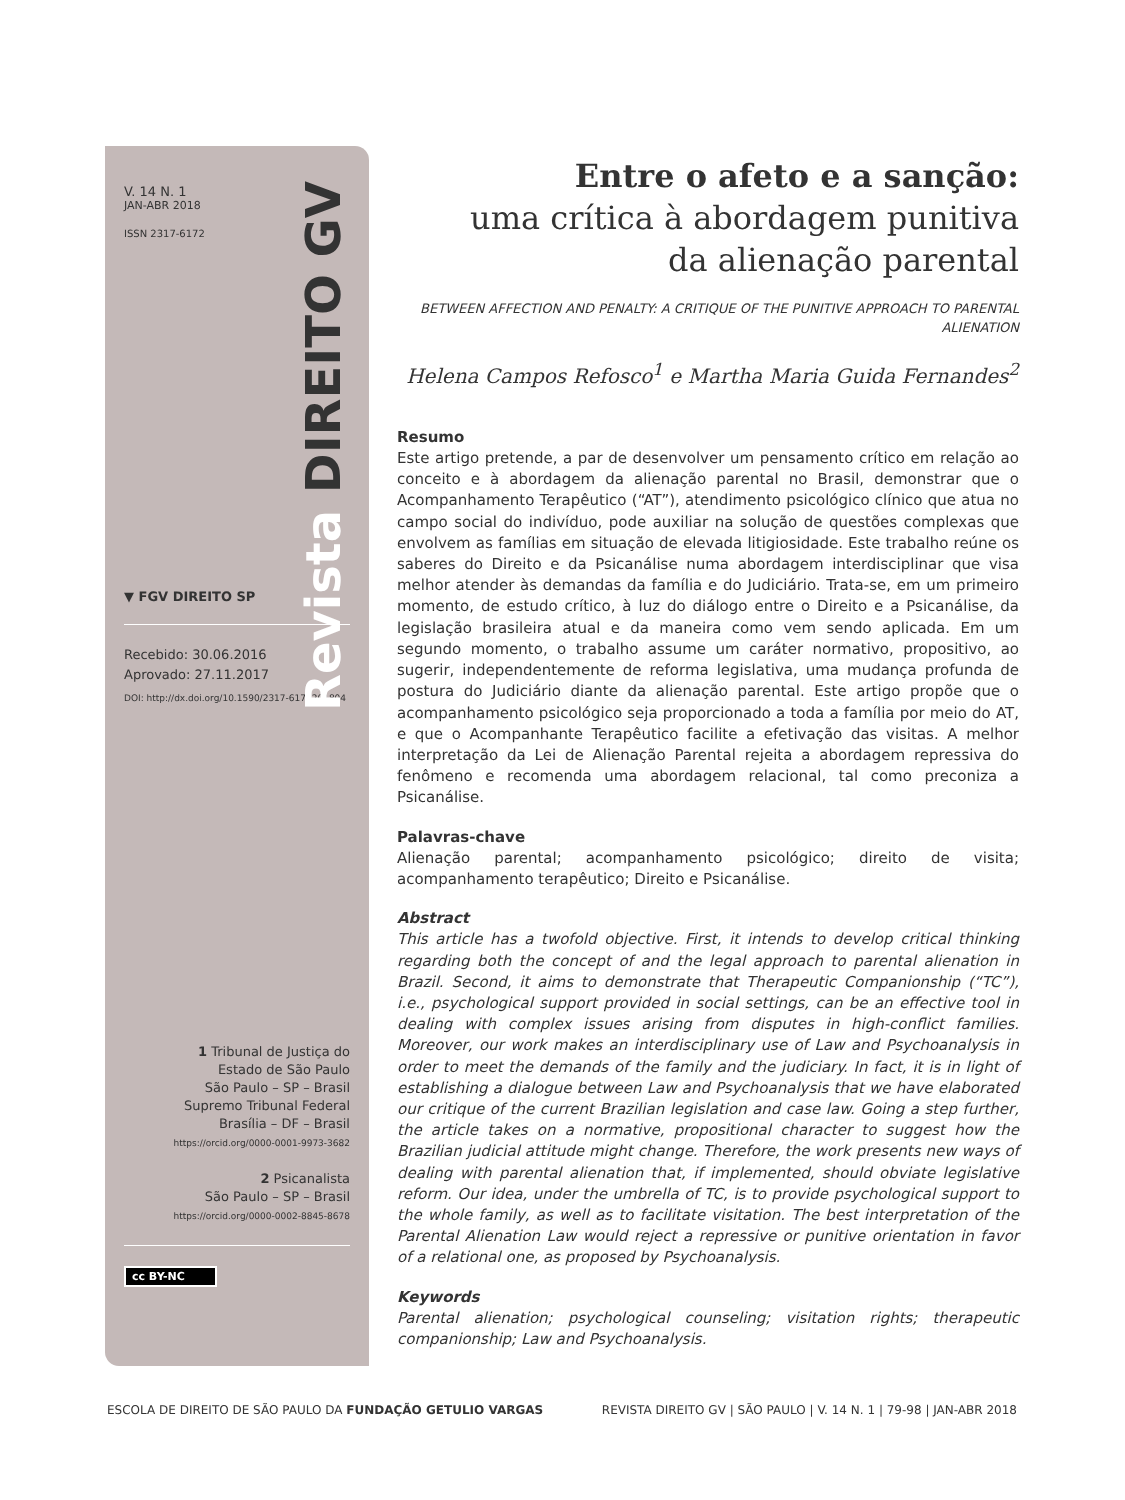V. 14 N. 1
JAN-ABR 2018
ISSN 2317-6172
Revista DIREITO GV
▼ FGV DIREITO SP
Recebido: 30.06.2016
Aprovado: 27.11.2017
DOI: http://dx.doi.org/10.1590/2317-6172201804
1 Tribunal de Justiça do
Estado de São Paulo
São Paulo – SP – Brasil
Supremo Tribunal Federal
Brasília – DF – Brasil
https://orcid.org/0000-0001-9973-3682
2 Psicanalista
São Paulo – SP – Brasil
https://orcid.org/0000-0002-8845-8678
cc BY-NC
Entre o afeto e a sanção:
uma crítica à abordagem punitiva
da alienação parental
BETWEEN AFFECTION AND PENALTY: A CRITIQUE OF THE PUNITIVE APPROACH TO PARENTAL ALIENATION
Helena Campos Refosco<sup>1</sup> e Martha Maria Guida Fernandes<sup>2</sup>
Resumo
Este artigo pretende, a par de desenvolver um pensamento crítico em relação ao conceito e à abordagem da alienação parental no Brasil, demonstrar que o Acompanhamento Terapêutico (“AT”), atendimento psicológico clínico que atua no campo social do indivíduo, pode auxiliar na solução de questões complexas que envolvem as famílias em situação de elevada litigiosidade. Este trabalho reúne os saberes do Direito e da Psicanálise numa abordagem interdisciplinar que visa melhor atender às demandas da família e do Judiciário. Trata-se, em um primeiro momento, de estudo crítico, à luz do diálogo entre o Direito e a Psicanálise, da legislação brasileira atual e da maneira como vem sendo aplicada. Em um segundo momento, o trabalho assume um caráter normativo, propositivo, ao sugerir, independentemente de reforma legislativa, uma mudança profunda de postura do Judiciário diante da alienação parental. Este artigo propõe que o acompanhamento psicológico seja proporcionado a toda a família por meio do AT, e que o Acompanhante Terapêutico facilite a efetivação das visitas. A melhor interpretação da Lei de Alienação Parental rejeita a abordagem repressiva do fenômeno e recomenda uma abordagem relacional, tal como preconiza a Psicanálise.
Palavras-chave
Alienação parental; acompanhamento psicológico; direito de visita; acompanhamento terapêutico; Direito e Psicanálise.
Abstract
This article has a twofold objective. First, it intends to develop critical thinking regarding both the concept of and the legal approach to parental alienation in Brazil. Second, it aims to demonstrate that Therapeutic Companionship (“TC”), i.e., psychological support provided in social settings, can be an effective tool in dealing with complex issues arising from disputes in high-conflict families. Moreover, our work makes an interdisciplinary use of Law and Psychoanalysis in order to meet the demands of the family and the judiciary. In fact, it is in light of establishing a dialogue between Law and Psychoanalysis that we have elaborated our critique of the current Brazilian legislation and case law. Going a step further, the article takes on a normative, propositional character to suggest how the Brazilian judicial attitude might change. Therefore, the work presents new ways of dealing with parental alienation that, if implemented, should obviate legislative reform. Our idea, under the umbrella of TC, is to provide psychological support to the whole family, as well as to facilitate visitation. The best interpretation of the Parental Alienation Law would reject a repressive or punitive orientation in favor of a relational one, as proposed by Psychoanalysis.
Keywords
Parental alienation; psychological counseling; visitation rights; therapeutic companionship; Law and Psychoanalysis.
ESCOLA DE DIREITO DE SÃO PAULO DA FUNDAÇÃO GETULIO VARGAS REVISTA DIREITO GV | SÃO PAULO | V. 14 N. 1 | 79-98 | JAN-ABR 2018